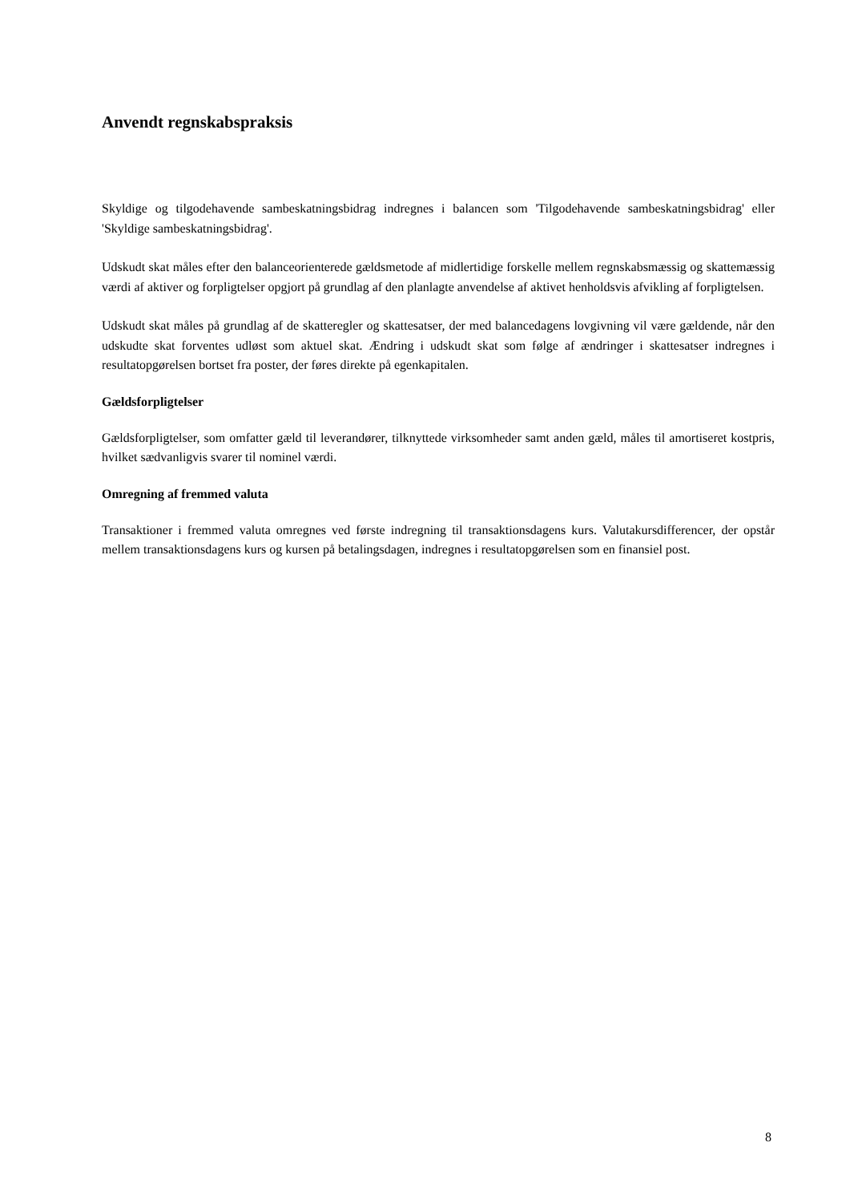Anvendt regnskabspraksis
Skyldige og tilgodehavende sambeskatningsbidrag indregnes i balancen som 'Tilgodehavende sambeskatningsbidrag' eller 'Skyldige sambeskatningsbidrag'.
Udskudt skat måles efter den balanceorienterede gældsmetode af midlertidige forskelle mellem regnskabsmæssig og skattemæssig værdi af aktiver og forpligtelser opgjort på grundlag af den planlagte anvendelse af aktivet henholdsvis afvikling af forpligtelsen.
Udskudt skat måles på grundlag af de skatteregler og skattesatser, der med balancedagens lovgivning vil være gældende, når den udskudte skat forventes udløst som aktuel skat. Ændring i udskudt skat som følge af ændringer i skattesatser indregnes i resultatopgørelsen bortset fra poster, der føres direkte på egenkapitalen.
Gældsforpligtelser
Gældsforpligtelser, som omfatter gæld til leverandører, tilknyttede virksomheder samt anden gæld, måles til amortiseret kostpris, hvilket sædvanligvis svarer til nominel værdi.
Omregning af fremmed valuta
Transaktioner i fremmed valuta omregnes ved første indregning til transaktionsdagens kurs. Valutakursdifferencer, der opstår mellem transaktionsdagens kurs og kursen på betalingsdagen, indregnes i resultatopgørelsen som en finansiel post.
8